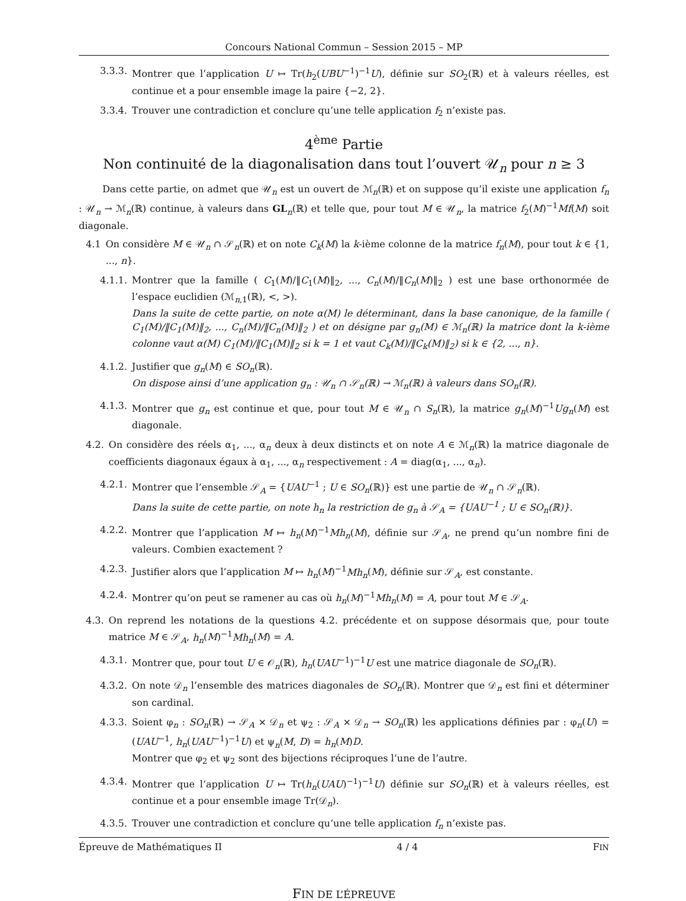Concours National Commun – Session 2015 – MP
3.3.3. Montrer que l’application U ↦ Tr(h<sub>2</sub>(UBU<sup>−1</sup>)<sup>−1</sup>U), définie sur SO<sub>2</sub>(ℝ) et à valeurs réelles, est continue et a pour ensemble image la paire {−2, 2}.
3.3.4. Trouver une contradiction et conclure qu’une telle application f<sub>2</sub> n’existe pas.
4<sup>ème</sup> Partie
Non continuité de la diagonalisation dans tout l’ouvert 𝒰<sub>n</sub> pour n ≥ 3
Dans cette partie, on admet que 𝒰<sub>n</sub> est un ouvert de ℳ<sub>n</sub>(ℝ) et on suppose qu’il existe une application f<sub>n</sub> : 𝒰<sub>n</sub> → ℳ<sub>n</sub>(ℝ) continue, à valeurs dans GL<sub>n</sub>(ℝ) et telle que, pour tout M ∈ 𝒰<sub>n</sub>, la matrice f<sub>2</sub>(M)<sup>−1</sup>Mf(M) soit diagonale.
4.1 On considère M ∈ 𝒰<sub>n</sub> ∩ 𝒮<sub>n</sub>(ℝ) et on note C<sub>k</sub>(M) la k-ième colonne de la matrice f<sub>n</sub>(M), pour tout k ∈ {1, ..., n}.
4.1.1. Montrer que la famille ( C<sub>1</sub>(M)/‖C<sub>1</sub>(M)‖<sub>2</sub>, ..., C<sub>n</sub>(M)/‖C<sub>n</sub>(M)‖<sub>2</sub> ) est une base orthonormée de l’espace euclidien (ℳ<sub>n,1</sub>(ℝ), <, >).
Dans la suite de cette partie, on note α(M) le déterminant, dans la base canonique, de la famille ( C<sub>1</sub>(M)/‖C<sub>1</sub>(M)‖<sub>2</sub>, ..., C<sub>n</sub>(M)/‖C<sub>n</sub>(M)‖<sub>2</sub> ) et on désigne par g<sub>n</sub>(M) ∈ ℳ<sub>n</sub>(ℝ) la matrice dont la k-ième colonne vaut α(M) C<sub>1</sub>(M)/‖C<sub>1</sub>(M)‖<sub>2</sub> si k = 1 et vaut C<sub>k</sub>(M)/‖C<sub>k</sub>(M)‖<sub>2</sub>) si k ∈ {2, ..., n}.
4.1.2. Justifier que g<sub>n</sub>(M) ∈ SO<sub>n</sub>(ℝ).
On dispose ainsi d’une application g<sub>n</sub> : 𝒰<sub>n</sub> ∩ 𝒮<sub>n</sub>(ℝ) → ℳ<sub>n</sub>(ℝ) à valeurs dans SO<sub>n</sub>(ℝ).
4.1.3. Montrer que g<sub>n</sub> est continue et que, pour tout M ∈ 𝒰<sub>n</sub> ∩ S<sub>n</sub>(ℝ), la matrice g<sub>n</sub>(M)<sup>−1</sup>Ug<sub>n</sub>(M) est diagonale.
4.2. On considère des réels α<sub>1</sub>, ..., α<sub>n</sub> deux à deux distincts et on note A ∈ ℳ<sub>n</sub>(ℝ) la matrice diagonale de coefficients diagonaux égaux à α<sub>1</sub>, ..., α<sub>n</sub> respectivement : A = diag(α<sub>1</sub>, ..., α<sub>n</sub>).
4.2.1. Montrer que l’ensemble 𝒮<sub>A</sub> = {UAU<sup>−1</sup> ; U ∈ SO<sub>n</sub>(ℝ)} est une partie de 𝒰<sub>n</sub> ∩ 𝒮<sub>n</sub>(ℝ).
Dans la suite de cette partie, on note h<sub>n</sub> la restriction de g<sub>n</sub> à 𝒮<sub>A</sub> = {UAU<sup>−1</sup> ; U ∈ SO<sub>n</sub>(ℝ)}.
4.2.2. Montrer que l’application M ↦ h<sub>n</sub>(M)<sup>−1</sup>Mh<sub>n</sub>(M), définie sur 𝒮<sub>A</sub>, ne prend qu’un nombre fini de valeurs. Combien exactement ?
4.2.3. Justifier alors que l’application M ↦ h<sub>n</sub>(M)<sup>−1</sup>Mh<sub>n</sub>(M), définie sur 𝒮<sub>A</sub>, est constante.
4.2.4. Montrer qu’on peut se ramener au cas où h<sub>n</sub>(M)<sup>−1</sup>Mh<sub>n</sub>(M) = A, pour tout M ∈ 𝒮<sub>A</sub>.
4.3. On reprend les notations de la questions 4.2. précédente et on suppose désormais que, pour toute matrice M ∈ 𝒮<sub>A</sub>, h<sub>n</sub>(M)<sup>−1</sup>Mh<sub>n</sub>(M) = A.
4.3.1. Montrer que, pour tout U ∈ 𝒪<sub>n</sub>(ℝ), h<sub>n</sub>(UAU<sup>−1</sup>)<sup>−1</sup>U est une matrice diagonale de SO<sub>n</sub>(ℝ).
4.3.2. On note 𝒟<sub>n</sub> l’ensemble des matrices diagonales de SO<sub>n</sub>(ℝ). Montrer que 𝒟<sub>n</sub> est fini et déterminer son cardinal.
4.3.3. Soient φ<sub>n</sub> : SO<sub>n</sub>(ℝ) → 𝒮<sub>A</sub> × 𝒟<sub>n</sub> et ψ<sub>2</sub> : 𝒮<sub>A</sub> × 𝒟<sub>n</sub> → SO<sub>n</sub>(ℝ) les applications définies par : φ<sub>n</sub>(U) = (UAU<sup>−1</sup>, h<sub>n</sub>(UAU<sup>−1</sup>)<sup>−1</sup>U) et ψ<sub>n</sub>(M, D) = h<sub>n</sub>(M)D.
Montrer que φ<sub>2</sub> et ψ<sub>2</sub> sont des bijections réciproques l’une de l’autre.
4.3.4. Montrer que l’application U ↦ Tr(h<sub>n</sub>(UAU)<sup>−1</sup>)<sup>−1</sup>U) définie sur SO<sub>n</sub>(ℝ) et à valeurs réelles, est continue et a pour ensemble image Tr(𝒟<sub>n</sub>).
4.3.5. Trouver une contradiction et conclure qu’une telle application f<sub>n</sub> n’existe pas.
FIN DE L’ÉPREUVE
Épreuve de Mathématiques II 4 / 4 FIN